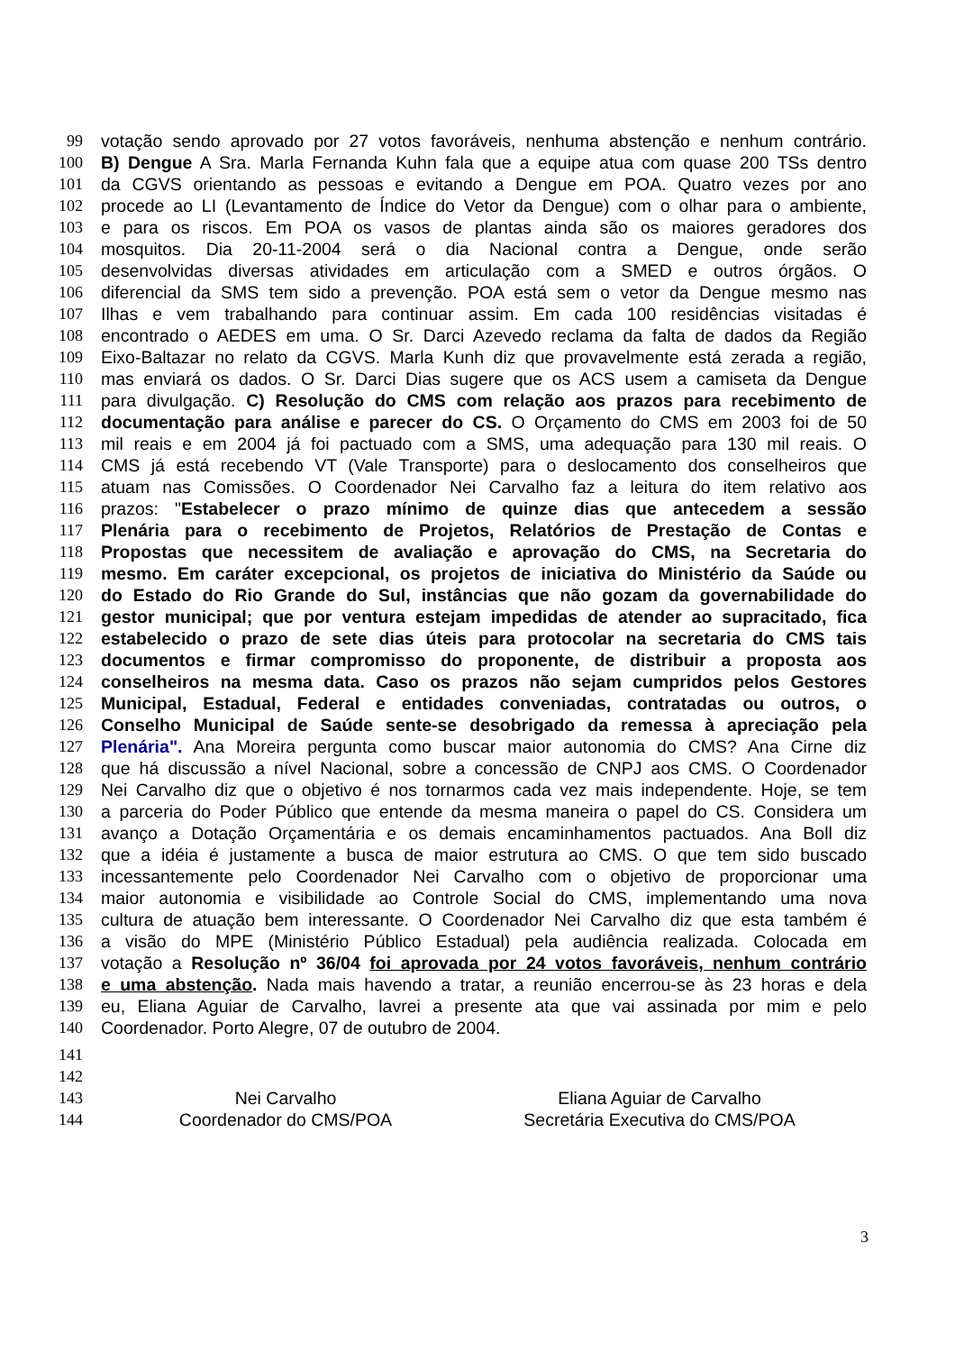99 votação sendo aprovado por 27 votos favoráveis, nenhuma abstenção e nenhum contrário.
100 B) Dengue A Sra. Marla Fernanda Kuhn fala que a equipe atua com quase 200 TSs dentro
101 da CGVS orientando as pessoas e evitando a Dengue em POA. Quatro vezes por ano
102 procede ao LI (Levantamento de Índice do Vetor da Dengue) com o olhar para o ambiente,
103 e para os riscos. Em POA os vasos de plantas ainda são os maiores geradores dos
104 mosquitos. Dia 20-11-2004 será o dia Nacional contra a Dengue, onde serão
105 desenvolvidas diversas atividades em articulação com a SMED e outros órgãos. O
106 diferencial da SMS tem sido a prevenção. POA está sem o vetor da Dengue mesmo nas
107 Ilhas e vem trabalhando para continuar assim. Em cada 100 residências visitadas é
108 encontrado o AEDES em uma. O Sr. Darci Azevedo reclama da falta de dados da Região
109 Eixo-Baltazar no relato da CGVS. Marla Kunh diz que provavelmente está zerada a região,
110 mas enviará os dados. O Sr. Darci Dias sugere que os ACS usem a camiseta da Dengue
111 para divulgação. C) Resolução do CMS com relação aos prazos para recebimento de
112 documentação para análise e parecer do CS. O Orçamento do CMS em 2003 foi de 50
113 mil reais e em 2004 já foi pactuado com a SMS, uma adequação para 130 mil reais. O
114 CMS já está recebendo VT (Vale Transporte) para o deslocamento dos conselheiros que
115 atuam nas Comissões. O Coordenador Nei Carvalho faz a leitura do item relativo aos
116 prazos: "Estabelecer o prazo mínimo de quinze dias que antecedem a sessão
117 Plenária para o recebimento de Projetos, Relatórios de Prestação de Contas e
118 Propostas que necessitem de avaliação e aprovação do CMS, na Secretaria do
119 mesmo. Em caráter excepcional, os projetos de iniciativa do Ministério da Saúde ou
120 do Estado do Rio Grande do Sul, instâncias que não gozam da governabilidade do
121 gestor municipal; que por ventura estejam impedidas de atender ao supracitado, fica
122 estabelecido o prazo de sete dias úteis para protocolar na secretaria do CMS tais
123 documentos e firmar compromisso do proponente, de distribuir a proposta aos
124 conselheiros na mesma data. Caso os prazos não sejam cumpridos pelos Gestores
125 Municipal, Estadual, Federal e entidades conveniadas, contratadas ou outros, o
126 Conselho Municipal de Saúde sente-se desobrigado da remessa à apreciação pela
127 Plenária". Ana Moreira pergunta como buscar maior autonomia do CMS? Ana Cirne diz
128 que há discussão a nível Nacional, sobre a concessão de CNPJ aos CMS. O Coordenador
129 Nei Carvalho diz que o objetivo é nos tornarmos cada vez mais independente. Hoje, se tem
130 a parceria do Poder Público que entende da mesma maneira o papel do CS. Considera um
131 avanço a Dotação Orçamentária e os demais encaminhamentos pactuados. Ana Boll diz
132 que a idéia é justamente a busca de maior estrutura ao CMS. O que tem sido buscado
133 incessantemente pelo Coordenador Nei Carvalho com o objetivo de proporcionar uma
134 maior autonomia e visibilidade ao Controle Social do CMS, implementando uma nova
135 cultura de atuação bem interessante. O Coordenador Nei Carvalho diz que esta também é
136 a visão do MPE (Ministério Público Estadual) pela audiência realizada. Colocada em
137 votação a Resolução nº 36/04 foi aprovada por 24 votos favoráveis, nenhum contrário
138 e uma abstenção. Nada mais havendo a tratar, a reunião encerrou-se às 23 horas e dela
139 eu, Eliana Aguiar de Carvalho, lavrei a presente ata que vai assinada por mim e pelo
140 Coordenador. Porto Alegre, 07 de outubro de 2004.
141
142
143 Nei Carvalho Eliana Aguiar de Carvalho
144 Coordenador do CMS/POA Secretária Executiva do CMS/POA
3